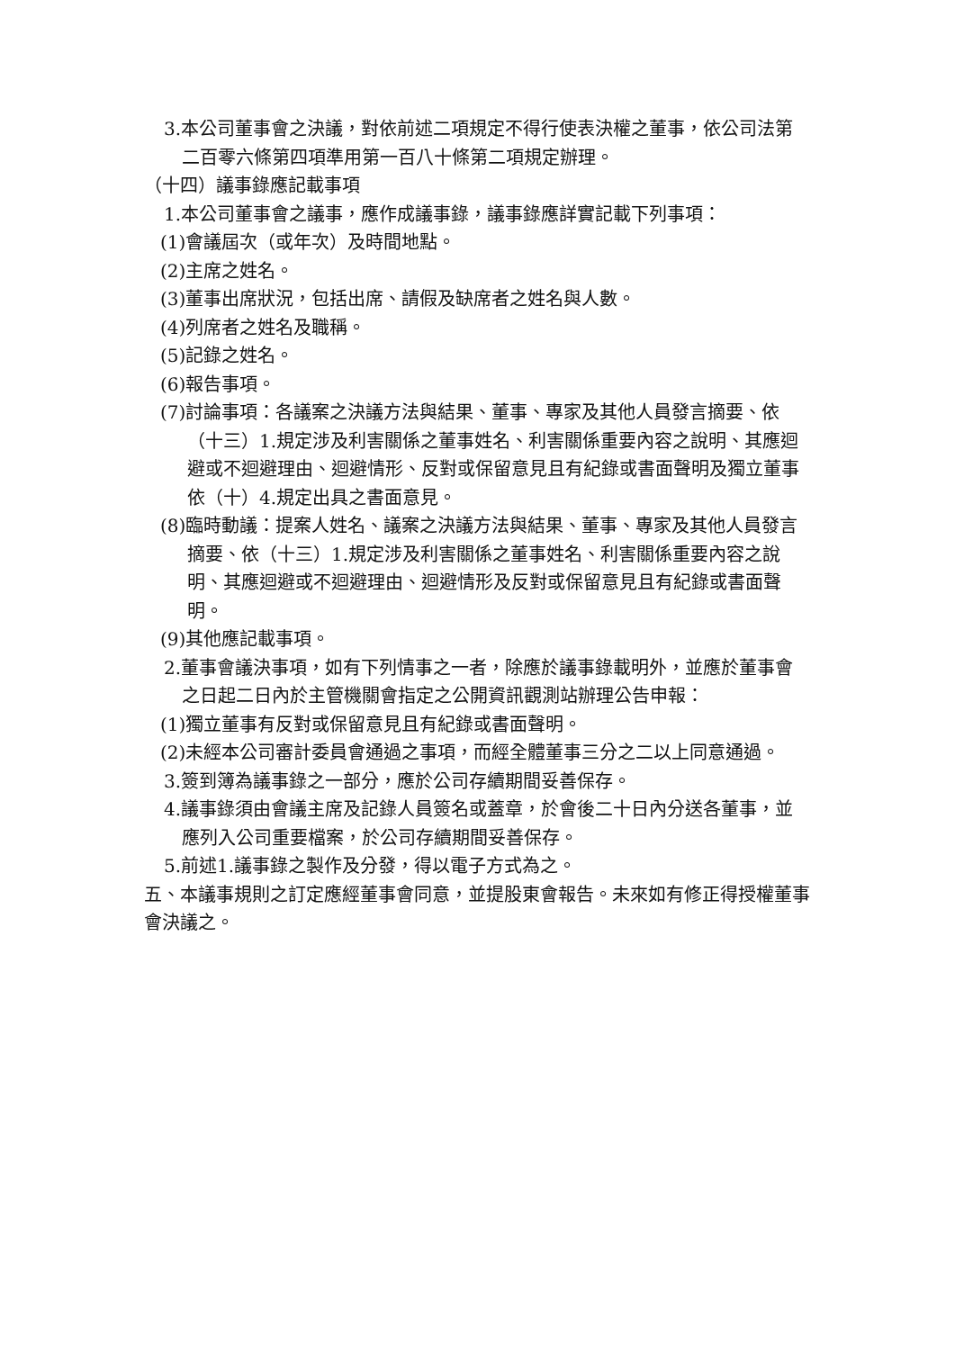3.本公司董事會之決議，對依前述二項規定不得行使表決權之董事，依公司法第二百零六條第四項準用第一百八十條第二項規定辦理。
（十四）議事錄應記載事項
1.本公司董事會之議事，應作成議事錄，議事錄應詳實記載下列事項：
(1)會議屆次（或年次）及時間地點。
(2)主席之姓名。
(3)董事出席狀況，包括出席、請假及缺席者之姓名與人數。
(4)列席者之姓名及職稱。
(5)記錄之姓名。
(6)報告事項。
(7)討論事項：各議案之決議方法與結果、董事、專家及其他人員發言摘要、依（十三）1.規定涉及利害關係之董事姓名、利害關係重要內容之說明、其應迴避或不迴避理由、迴避情形、反對或保留意見且有紀錄或書面聲明及獨立董事依（十）4.規定出具之書面意見。
(8)臨時動議：提案人姓名、議案之決議方法與結果、董事、專家及其他人員發言摘要、依（十三）1.規定涉及利害關係之董事姓名、利害關係重要內容之說明、其應迴避或不迴避理由、迴避情形及反對或保留意見且有紀錄或書面聲明。
(9)其他應記載事項。
2.董事會議決事項，如有下列情事之一者，除應於議事錄載明外，並應於董事會之日起二日內於主管機關會指定之公開資訊觀測站辦理公告申報：
(1)獨立董事有反對或保留意見且有紀錄或書面聲明。
(2)未經本公司審計委員會通過之事項，而經全體董事三分之二以上同意通過。
3.簽到簿為議事錄之一部分，應於公司存續期間妥善保存。
4.議事錄須由會議主席及記錄人員簽名或蓋章，於會後二十日內分送各董事，並應列入公司重要檔案，於公司存續期間妥善保存。
5.前述1.議事錄之製作及分發，得以電子方式為之。
五、本議事規則之訂定應經董事會同意，並提股東會報告。未來如有修正得授權董事會決議之。